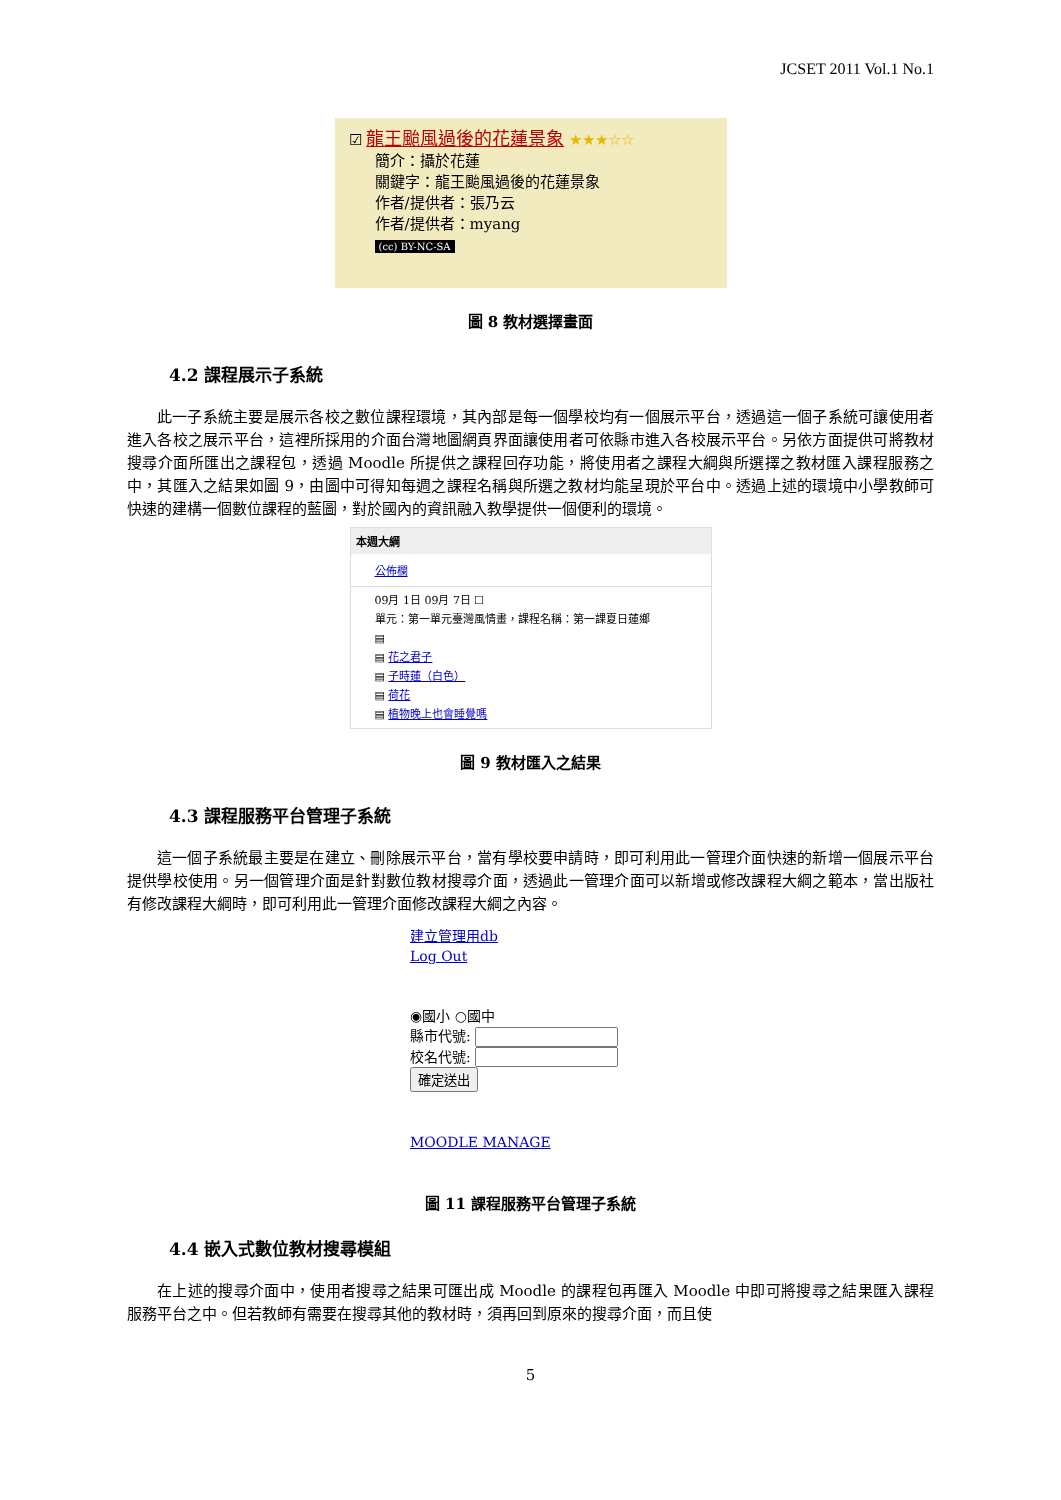JCSET 2011 Vol.1 No.1
☑ 龍王颱風過後的花蓮景象 ★★★☆☆
簡介：攝於花蓮
關鍵字：龍王颱風過後的花蓮景象
作者/提供者：張乃云
作者/提供者：myang
(cc) BY-NC-SA
圖 8 教材選擇畫面
4.2 課程展示子系統
此一子系統主要是展示各校之數位課程環境，其內部是每一個學校均有一個展示平台，透過這一個子系統可讓使用者進入各校之展示平台，這裡所採用的介面台灣地圖網頁界面讓使用者可依縣市進入各校展示平台。另依方面提供可將教材搜尋介面所匯出之課程包，透過 Moodle 所提供之課程回存功能，將使用者之課程大綱與所選擇之教材匯入課程服務之中，其匯入之結果如圖 9，由圖中可得知每週之課程名稱與所選之教材均能呈現於平台中。透過上述的環境中小學教師可快速的建構一個數位課程的藍圖，對於國內的資訊融入教學提供一個便利的環境。
本週大綱
公佈欄
09月 1日 09月 7日 ☐
單元：第一單元臺灣風情畫，課程名稱：第一課夏日蓮鄉
▤
▤ 花之君子
▤ 子時蓮（白色）
▤ 荷花
▤ 植物晚上也會睡覺嗎
圖 9 教材匯入之結果
4.3 課程服務平台管理子系統
這一個子系統最主要是在建立、刪除展示平台，當有學校要申請時，即可利用此一管理介面快速的新增一個展示平台提供學校使用。另一個管理介面是針對數位教材搜尋介面，透過此一管理介面可以新增或修改課程大綱之範本，當出版社有修改課程大綱時，即可利用此一管理介面修改課程大綱之內容。
建立管理用db
Log Out
◉國小 ○國中
縣市代號:
校名代號:
確定送出
MOODLE MANAGE
圖 11 課程服務平台管理子系統
4.4 嵌入式數位教材搜尋模組
在上述的搜尋介面中，使用者搜尋之結果可匯出成 Moodle 的課程包再匯入 Moodle 中即可將搜尋之結果匯入課程服務平台之中。但若教師有需要在搜尋其他的教材時，須再回到原來的搜尋介面，而且使
5